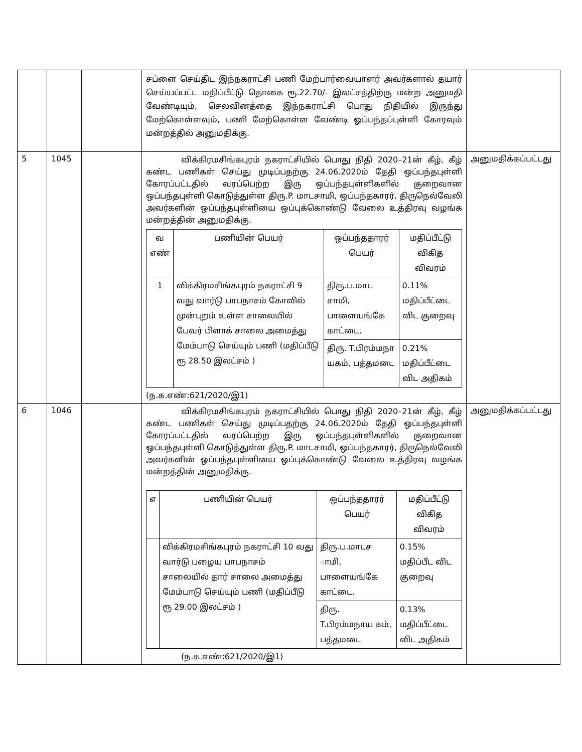| | | | சப்ளை செய்திட இந்நகராட்சி பணி மேற்பார்வையாளர் அவர்களால் தயார் செய்யப்பட்ட மதிப்பீட்டு தொகை ரூ.22.70/- இலட்சத்திற்கு மன்ற அனுமதி வேண்டியும், செலவினத்தை இந்நகராட்சி பொது நிதியில் இருந்து மேற்கொள்ளவும், பணி மேற்கொள்ள வேண்டி ஓப்பந்தப்புள்ளி கோரவும் மன்றத்தில் அனுமதிக்கு. | |
| 5 | 1045 | | விக்கிரமசிங்கபுரம் நகராட்சியில் பொது நிதி 2020–21ன் கீழ், கீழ் கண்ட பணிகள் செய்து முடிப்பதற்கு 24.06.2020ம் தேதி ஒப்பந்தபுள்ளி கோரப்பட்டதில் வரப்பெற்ற இரு ஒப்பந்தபுள்ளிகளில் குறைவான ஒப்பந்தபுள்ளி கொடுத்துள்ள திரு.P. மாடசாமி, ஒப்பந்தகாரர், திருநெல்வேலி அவர்களின் ஒப்பந்தபுள்ளியை ஒப்புக்கொண்டு வேலை உத்திரவு வழங்க மன்றத்தின் அனுமதிக்கு. / வ எண் / பணியின் பெயர் / ஒப்பந்ததாரர் பெயர் / மதிப்பீட்டு விகித விவரம் / / --- / --- / --- / --- / / 1 / விக்கிரமசிங்கபுரம் நகராட்சி 9 வது வார்டு பாபநாசம் கோவில் முன்புறம் உள்ள சாலையில் பேவர் பிளாக் சாலை அமைத்து மேம்பாடு செய்யும் பணி (மதிப்பீடு ரூ 28.50 இலட்சம் ) / திரு.ப.மாட சாமி, பாளையங்கே காட்டை. / 0.11% மதிப்பீட்டை விட குறைவு / / / / திரு. T.பிரம்மநா யகம், பத்தமடை / 0.21% மதிப்பீட்டை விட அதிகம் / (ந.க.எண்:621/2020/இ1) | அனுமதிக்கப்பட்டது |
| 6 | 1046 | | விக்கிரமசிங்கபுரம் நகராட்சியில் பொது நிதி 2020–21ன் கீழ், கீழ் கண்ட பணிகள் செய்து முடிப்பதற்கு 24.06.2020ம் தேதி ஒப்பந்தபுள்ளி கோரப்பட்டதில் வரப்பெற்ற இரு ஒப்பந்தபுள்ளிகளில் குறைவான ஒப்பந்தபுள்ளி கொடுத்துள்ள திரு.P. மாடசாமி, ஒப்பந்தகாரர், திருநெல்வேலி அவர்களின் ஒப்பந்தபுள்ளியை ஒப்புக்கொண்டு வேலை உத்திரவு வழங்க மன்றத்தின் அனுமதிக்கு. / எ / பணியின் பெயர் / ஒப்பந்ததாரர் பெயர் / மதிப்பீட்டு விகித விவரம் / / --- / --- / --- / --- / / / விக்கிரமசிங்கபுரம் நகராட்சி 10 வது வார்டு பழைய பாபநாசம் சாலையில் தார் சாலை அமைத்து மேம்பாடு செய்யும் பணி (மதிப்பீடு ரூ 29.00 இலட்சம் ) / திரு.ப.மாடச ாமி, பாளையங்கே காட்டை. / 0.15% மதிப்பீட விட குறைவு / / / / திரு. T.பிரம்மநாய கம், பத்தமடை / 0.13% மதிப்பீட்டை விட அதிகம் / (ந.க.எண்:621/2020/இ1) | அனுமதிக்கப்பட்டது |